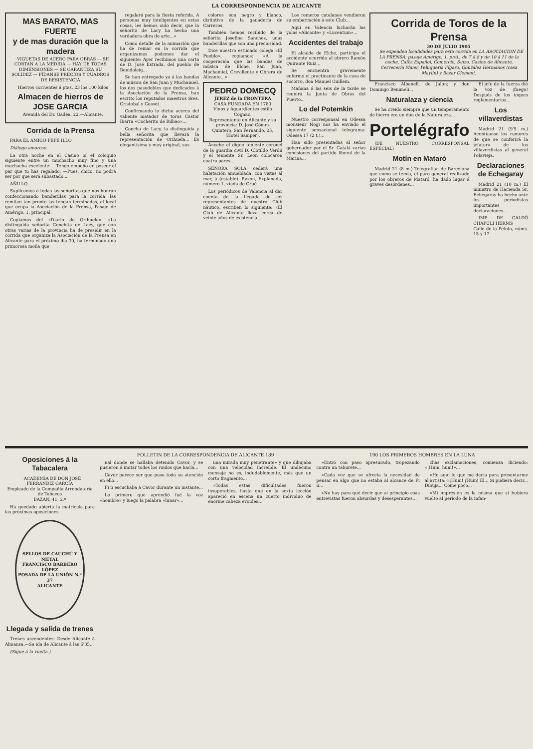LA CORRESPONDENCIA DE ALICANTE
MAS BARATO, MAS FUERTE
y de mas duración que la madera
VIGUETAS DE ACERO PARA OBRAS — SE CORTAN A LA MEDIDA — HAY DE TODAS DIMENSIONES — SE GARANTIZA SU SOLIDEZ — PÍDANSE PRECIOS Y CUADROS DE RESISTENCIA
Hierros corrientes á ptas. 23 los 100 kilos
Almacen de hierros de JOSE GARCIA
Avenida del Dr. Gadea, 22.—Alicante.
Corrida de la Prensa
PARA EL AMIGO PEPE ILLO
Diálogo amoroso
La otra noche en el Casino oí el coloquio siguiente entre un muchacho muy fino y una muchacha excelente: —Tengo empeño en poseer el par que tu has regalado. —Pues, chico, no podrá ser por que será subastado...
AÑILLO.
Suplicamos á todas las señoritas que nos honran confeccionando banderillas para la corrida, las remitan tan pronto las tengan terminadas, al local que ocupa la Asociación de la Prensa, Pasaje de Amérigo, 1, principal.
Copiamos del «Diario de Orihuela»: «La distinguida señorita Conchita de Lacy, que con otras varias de la provincia ha de presidir en la corrida que organiza la Asociación de la Prensa en Alicante para el próximo día 30, ha terminado una primorosa moña que
regalará para la fiesta referida. A personas muy inteligentes en estas cosas, les hemos oido decir, que la señorita de Lacy ha hecho una verdadera obra de arte...»
Como detalle de la animación que ha de reinar en la corrida que organizamos podemos dar el siguiente: Ayer recibimos una carta de D. José Estrada, del pueblo de Benidoleig...
Se han entregado ya á las bandas de música de San Juan y Muchamiel, los dos pasodobles que dedicados á la Asociación de la Prensa, han escrito los reputados maestros Sres. Cristobal y Gosset.
Confirmando lo dicho acerca del valiente matador de toros Castor Ibarra «Cocherito de Bilbao»...
Concha de Lacy, la distinguida y bella señorita que llevará la representación de Orihuela... Es elegantísima y muy original, sus
colores son negro y blanco, distintivo de la ganadería de Carreros.
También hemos recibido de la señorita Josefina Sanchez, unas banderillas que son una preciosidad.
Dice nuestro estimado colega «El Pueblo», copiamos: «A la cooperación que las bandas de música de Elche, San Juan, Muchamiel, Crevillente y Obrera de Alicante...»
PEDRO DOMECQ
JEREZ de la FRONTERA
CASA FUNDADA EN 1780
Vinos y Aguardientes estilo Cognac.
Representante en Alicante y su provincia: D. José Gómez Quintero, San Fernando, 25, (Hotel Samper).
Anoche el digno teniente coronel de la guardia civil D. Clotildo Verdú y el teniente Sr. León colocaron cuatro pares...
SEÑORA SOLA cederá una habitación amueblada, con vistas al mar, á (estable). Razón, Explanada, número 1, viuda de Grué.
Los periódicos de Valencia al dar cuenta de la llegada de los representantes de nuestro Club náutico, escriben lo siguiente: «El Club de Alicante lleva cerca de veinte años de existencia...
Los remeros catalanes vendieron su embarcación á este Club...
Aquí en Valencia lucharán las yolas «Alicante» y «Lucentum»...
Accidentes del trabajo
El alcalde de Elche, participa el accidente ocurrido al obrero Ramón Quirante Ruiz...
Se encuentra gravemente enfermo el practicante de la casa de socorro, don Manuel Guillem.
Mañana á las seis de la tarde se reunirá la Junta de Obras del Puerto...
Lo del Potemkin
Nuestro corresponsal en Odessa monsieur Nogi nos ha enviado el siguiente sensacional telegrama: Odessa 17 (2 t.)...
Han sido presentadas al señor gobernador por el Sr. Catalá varias comisiones del partido liberal de la Marina...
Corrida de Toros de la Prensa
30 DE JULIO 1905
Se expenden localidades para esta corrida en LA ASOCIACION DE LA PRENSA: pasaje Amérigo, 1, pral., de 7 á 8 y de 10 á 11 de la noche, Cafés Español, Comercio, Suizo, Casino de Alicante, Cervecería Maier, Peluquería Fígaro, González Hermanos (casa Maylin) y Bazar Clement.
Francisco Albanell, de Jalon; y don Domingo Benimeli...
Naturalaza y ciencia
Se ha creido siempre que un temperamento de hierro era un don de la Naturaleza...
Portelégrafo
(DE NUESTRO CORRESPONSAL ESPECIAL)
Motín en Mataró
Madrid 21 (8 m.) Telegrafían de Barcelona que como se temía, el paro general realizado por los obreros de Mataró, ha dado lugar á graves desórdenes...
El jefe de la fuerza dió la voz de ¡fuego! Después de los toques reglamentarios...
Los villaverdistas
Madrid 21 (9'5 m.) Acentúanse los rumores de que se conferirá la jefatura de los villaverdistas al general Polavieja.
Declaraciones de Echegaray
Madrid 21 (10 m.) El ministro de Hacienda Sr. Echegaray ha hecho ante los periodistas importantes declaraciones...
IMP. DE GALDÓ CHÁPULI HERMS
Calle de la Pelota, núms. 15 y 17
Oposiciones á la Tabacalera
ACADEMIA DE DON JOSÉ FERRANDIZ GARCÍA
Empleado de la Compañía Arrendataria de Tabacos
BAZAN, 41, 2.º
Ha quedado abierta la matrícula para las próximas oposiciones.
SELLOS DE CAUCHÚ Y METAL
FRANCISCO BARBERO LÓPEZ
POSADA DE LA UNIÓN N.º 37
ALICANTE
Llegada y salida de trenes
Trenes ascendentes: Desde Alicante á Almansa.—Sa ida de Alicante á las 6'35...
(Sigue á la vuelta.)
FOLLETIN DE LA CORRESPONDENCIA DE ALICANTE 189
nal donde se hallaba detenido Cavor, y se pusieron á imitar todos los ruidos que hacía...
Cavor parece ser que puso toda su atención en ello...
Fi ú escuchaba á Cavor durante un instante...
Lo primero que aprendió fué la voz «hombre» y luego la palabra «lunar»...
una mirada muy penetrante» y que dibujaba con una velocidad increible. El undécimo mensaje no es, indudablemente, más que un corto fragmento...
»Todas estas dificultades fueron insuperables, hasta que en la sexta lección apareció en escena un cuerto individuo de enorme cabeza evoidea...
190 LOS PRIMEROS HOMBRES EN LA LUNA
»Entró con paso apresurado, tropezando contra un taburete...
»Cada vez que se ofrecía la necesidad de pensar en algo que no estaba al alcance de Fi ú...
»No hay para qué decir que al principio esas entrevistas fueron absurdas y desesperantes...
chas exclamaciones, comienza diciendo: «¡Hum, hum!»...
»He aquí lo que me decía para presentarme al artista: »¡Hum! ¡Hum! El... Si pudiera decir... Dibuja... Come poco...
»Mi impresión es la misma que si hubiera vuelto al período de la infan-